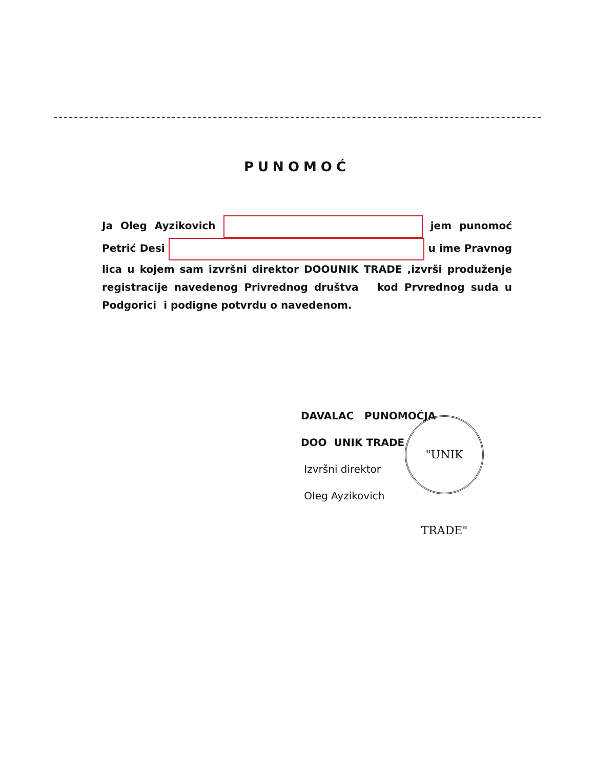PUNOMOĆ
Ja Oleg Ayzikovich jem punomoć Petrić Desi u ime Pravnog lica u kojem sam izvršni direktor DOOUNIK TRADE ,izvrši produženje registracije navedenog Privrednog društva kod Prvrednog suda u Podgorici i podigne potvrdu o navedenom.
DAVALAC PUNOMOĆJA
DOO UNIK TRADE
Izvršni direktor
Oleg Ayzikovich
"UNIK TRADE"